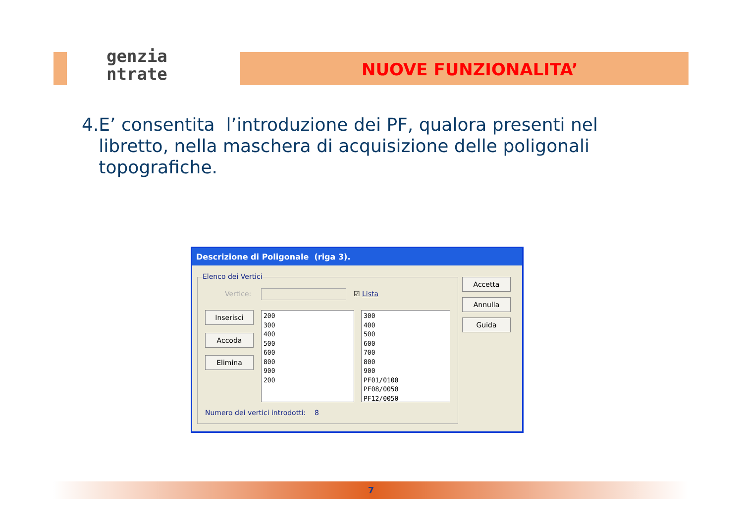genzia
ntrate
NUOVE FUNZIONALITA’
4. E’ consentita l’introduzione dei PF, qualora presenti nel libretto, nella maschera di acquisizione delle poligonali topografiche.
Descrizione di Poligonale (riga 3).
Elenco dei Vertici
Vertice: ☑ Lista
Inserisci
Accoda
Elimina
200
300
400
500
600
800
900
200
300
400
500
600
700
800
900
PF01/0100
PF08/0050
PF12/0050
Numero dei vertici introdotti: 8
Accetta
Annulla
Guida
7